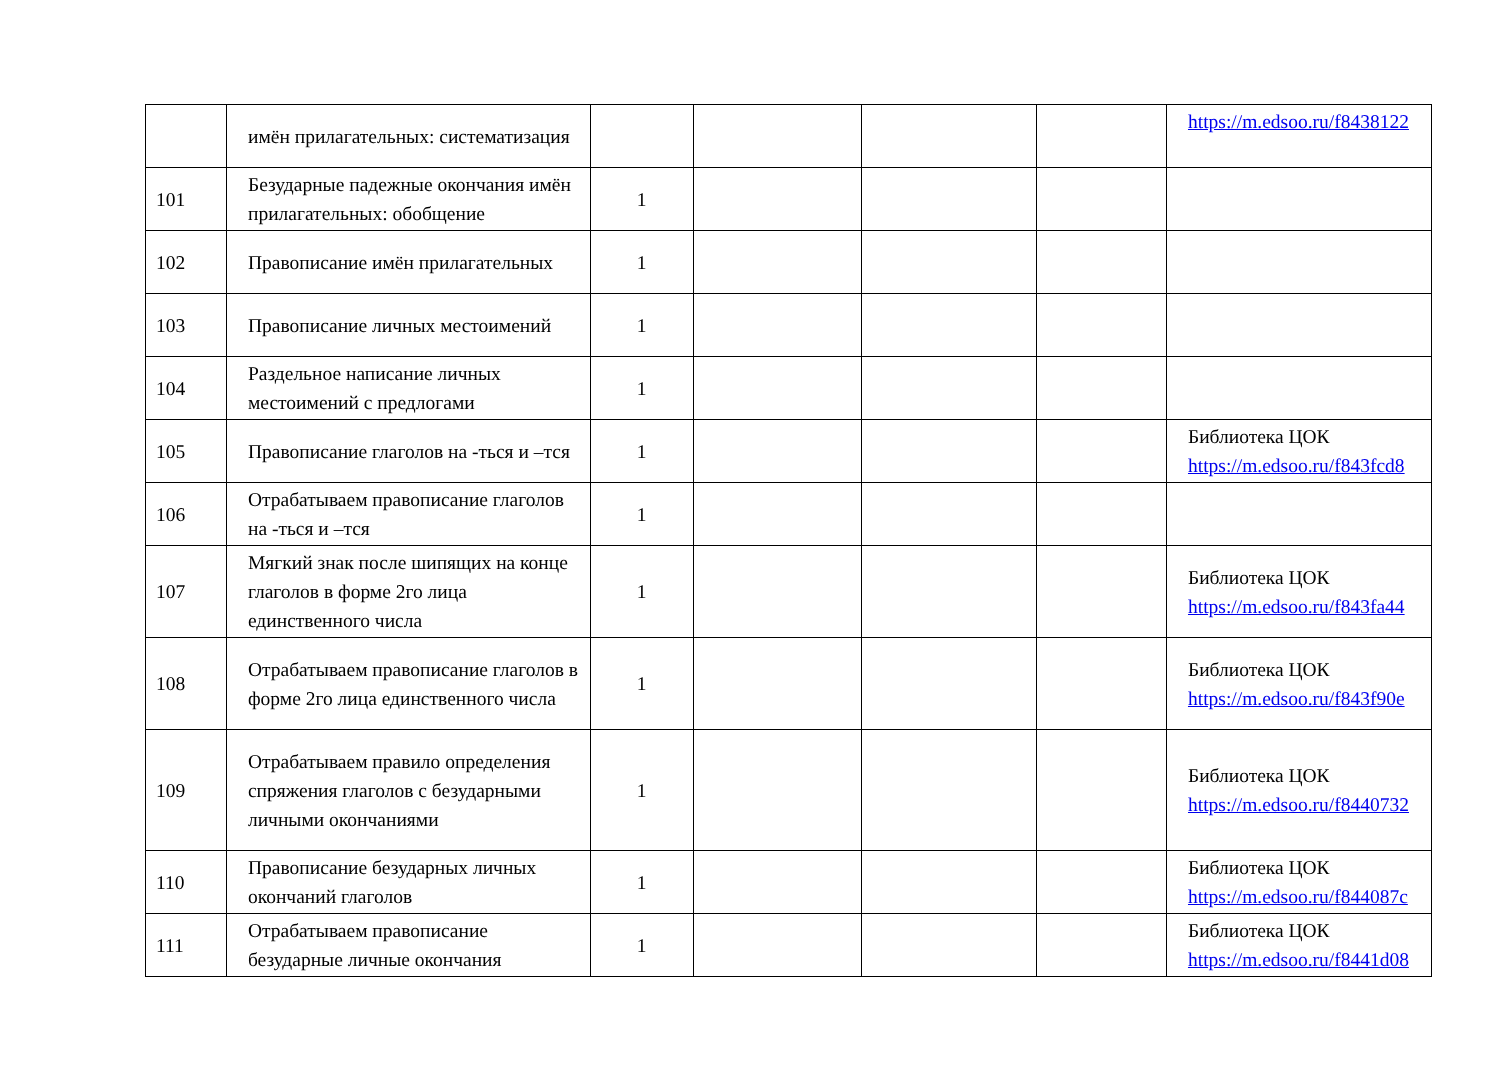| | имён прилагательных: систематизация | | | | | https://m.edsoo.ru/f8438122 |
| 101 | Безударные падежные окончания имён прилагательных: обобщение | 1 | | | | |
| 102 | Правописание имён прилагательных | 1 | | | | |
| 103 | Правописание личных местоимений | 1 | | | | |
| 104 | Раздельное написание личных местоимений с предлогами | 1 | | | | |
| 105 | Правописание глаголов на -ться и –тся | 1 | | | | Библиотека ЦОК https://m.edsoo.ru/f843fcd8 |
| 106 | Отрабатываем правописание глаголов на -ться и –тся | 1 | | | | |
| 107 | Мягкий знак после шипящих на конце глаголов в форме 2го лица единственного числа | 1 | | | | Библиотека ЦОК https://m.edsoo.ru/f843fa44 |
| 108 | Отрабатываем правописание глаголов в форме 2го лица единственного числа | 1 | | | | Библиотека ЦОК https://m.edsoo.ru/f843f90e |
| 109 | Отрабатываем правило определения спряжения глаголов с безударными личными окончаниями | 1 | | | | Библиотека ЦОК https://m.edsoo.ru/f8440732 |
| 110 | Правописание безударных личных окончаний глаголов | 1 | | | | Библиотека ЦОК https://m.edsoo.ru/f844087c |
| 111 | Отрабатываем правописание безударные личные окончания | 1 | | | | Библиотека ЦОК https://m.edsoo.ru/f8441d08 |